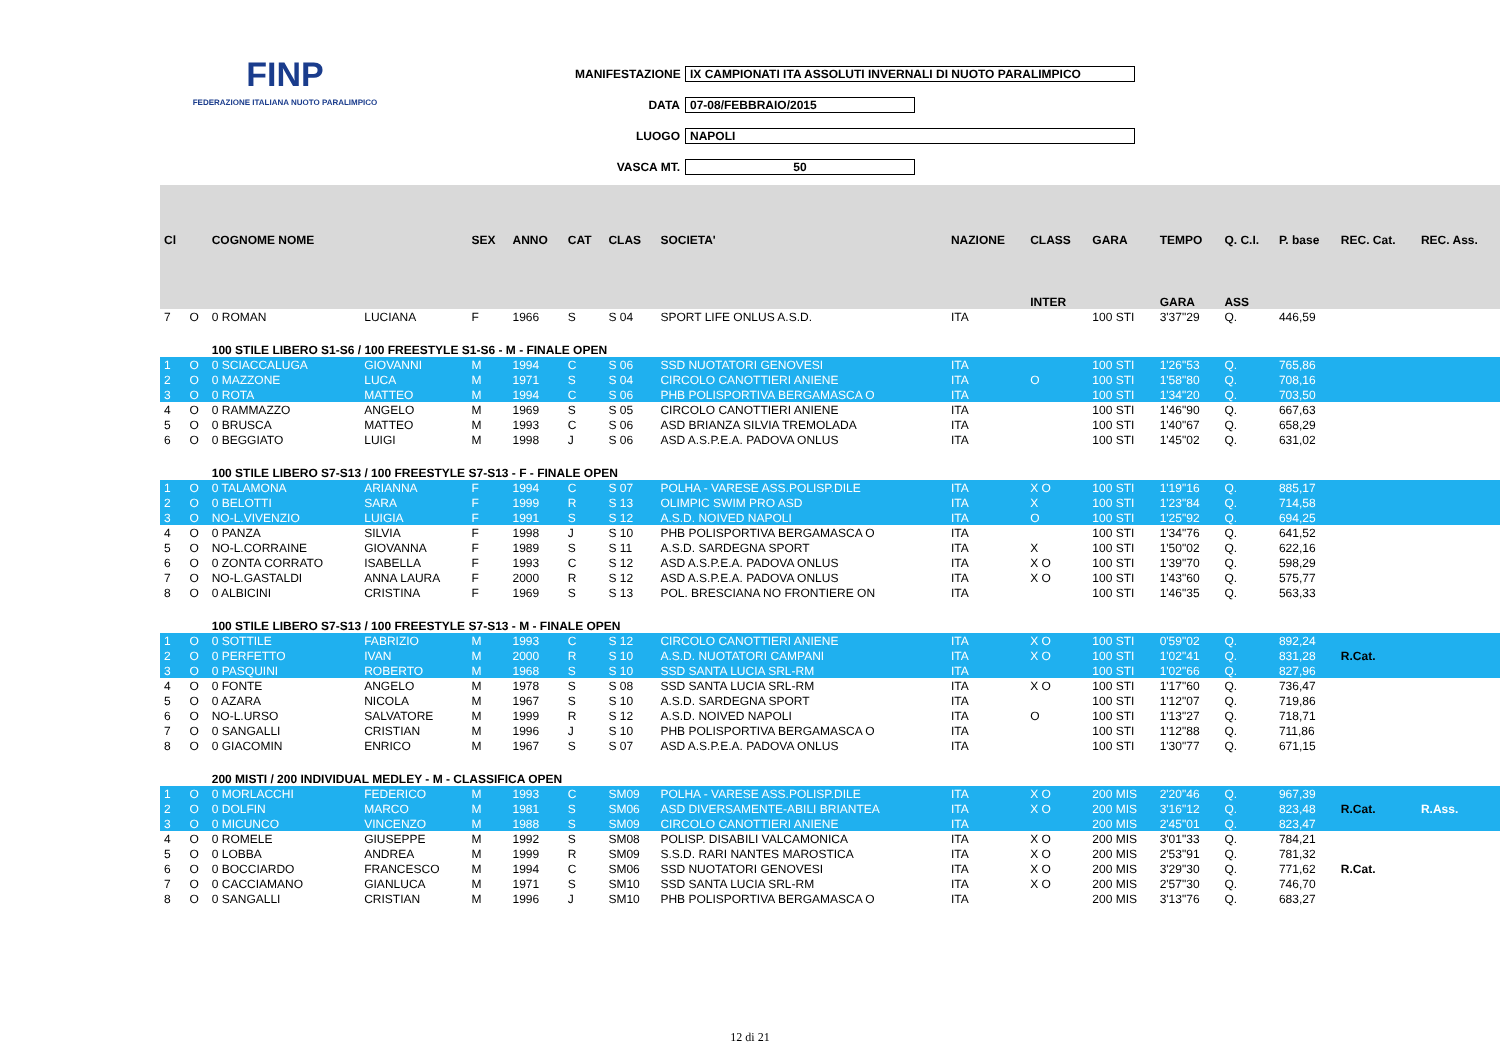FINP
FEDERAZIONE ITALIANA NUOTO PARALIMPICO
MANIFESTAZIONE IX CAMPIONATI ITA ASSOLUTI INVERNALI DI NUOTO PARALIMPICO
DATA 07-08/FEBBRAIO/2015
LUOGO NAPOLI
VASCA MT. 50
| Cl | | COGNOME NOME | | SEX | ANNO | CAT | CLAS | SOCIETA' | NAZIONE | CLASS | GARA | TEMPO | Q. C.I. | P. base | REC. Cat. | REC. Ass. |
| --- | --- | --- | --- | --- | --- | --- | --- | --- | --- | --- | --- | --- | --- | --- | --- | --- |
| | | | | | | | | | | INTER | | GARA | ASS | | | |
| 7 | O | 0 ROMAN | LUCIANA | F | 1966 | S | S 04 | SPORT LIFE ONLUS A.S.D. | ITA | | 100 STI | 3'37"29 | Q. | 446,59 | | |
| | | 100 STILE LIBERO S1-S6 / 100 FREESTYLE S1-S6 - M - FINALE OPEN | | | | | | | | | | | | | | |
| 1 | O | 0 SCIACCALUGA | GIOVANNI | M | 1994 | C | S 06 | SSD NUOTATORI GENOVESI | ITA | | 100 STI | 1'26"53 | Q. | 765,86 | | |
| 2 | O | 0 MAZZONE | LUCA | M | 1971 | S | S 04 | CIRCOLO CANOTTIERI ANIENE | ITA | O | 100 STI | 1'58"80 | Q. | 708,16 | | |
| 3 | O | 0 ROTA | MATTEO | M | 1994 | C | S 06 | PHB POLISPORTIVA BERGAMASCA O | ITA | | 100 STI | 1'34"20 | Q. | 703,50 | | |
| 4 | O | 0 RAMMAZZO | ANGELO | M | 1969 | S | S 05 | CIRCOLO CANOTTIERI ANIENE | ITA | | 100 STI | 1'46"90 | Q. | 667,63 | | |
| 5 | O | 0 BRUSCA | MATTEO | M | 1993 | C | S 06 | ASD BRIANZA SILVIA TREMOLADA | ITA | | 100 STI | 1'40"67 | Q. | 658,29 | | |
| 6 | O | 0 BEGGIATO | LUIGI | M | 1998 | J | S 06 | ASD A.S.P.E.A. PADOVA ONLUS | ITA | | 100 STI | 1'45"02 | Q. | 631,02 | | |
| | | 100 STILE LIBERO S7-S13 / 100 FREESTYLE S7-S13 - F - FINALE OPEN | | | | | | | | | | | | | | |
| 1 | O | 0 TALAMONA | ARIANNA | F | 1994 | C | S 07 | POLHA - VARESE ASS.POLISP.DILE | ITA | X O | 100 STI | 1'19"16 | Q. | 885,17 | | |
| 2 | O | 0 BELOTTI | SARA | F | 1999 | R | S 13 | OLIMPIC SWIM PRO ASD | ITA | X | 100 STI | 1'23"84 | Q. | 714,58 | | |
| 3 | O | NO-L.VIVENZIO | LUIGIA | F | 1991 | S | S 12 | A.S.D. NOIVED NAPOLI | ITA | O | 100 STI | 1'25"92 | Q. | 694,25 | | |
| 4 | O | 0 PANZA | SILVIA | F | 1998 | J | S 10 | PHB POLISPORTIVA BERGAMASCA O | ITA | | 100 STI | 1'34"76 | Q. | 641,52 | | |
| 5 | O | NO-L.CORRAINE | GIOVANNA | F | 1989 | S | S 11 | A.S.D. SARDEGNA SPORT | ITA | X | 100 STI | 1'50"02 | Q. | 622,16 | | |
| 6 | O | 0 ZONTA CORRATO | ISABELLA | F | 1993 | C | S 12 | ASD A.S.P.E.A. PADOVA ONLUS | ITA | X O | 100 STI | 1'39"70 | Q. | 598,29 | | |
| 7 | O | NO-L.GASTALDI | ANNA LAURA | F | 2000 | R | S 12 | ASD A.S.P.E.A. PADOVA ONLUS | ITA | X O | 100 STI | 1'43"60 | Q. | 575,77 | | |
| 8 | O | 0 ALBICINI | CRISTINA | F | 1969 | S | S 13 | POL. BRESCIANA NO FRONTIERE ON | ITA | | 100 STI | 1'46"35 | Q. | 563,33 | | |
| | | 100 STILE LIBERO S7-S13 / 100 FREESTYLE S7-S13 - M - FINALE OPEN | | | | | | | | | | | | | | |
| 1 | O | 0 SOTTILE | FABRIZIO | M | 1993 | C | S 12 | CIRCOLO CANOTTIERI ANIENE | ITA | X O | 100 STI | 0'59"02 | Q. | 892,24 | | |
| 2 | O | 0 PERFETTO | IVAN | M | 2000 | R | S 10 | A.S.D. NUOTATORI CAMPANI | ITA | X O | 100 STI | 1'02"41 | Q. | 831,28 | R.Cat. | |
| 3 | O | 0 PASQUINI | ROBERTO | M | 1968 | S | S 10 | SSD SANTA LUCIA SRL-RM | ITA | | 100 STI | 1'02"66 | Q. | 827,96 | | |
| 4 | O | 0 FONTE | ANGELO | M | 1978 | S | S 08 | SSD SANTA LUCIA SRL-RM | ITA | X O | 100 STI | 1'17"60 | Q. | 736,47 | | |
| 5 | O | 0 AZARA | NICOLA | M | 1967 | S | S 10 | A.S.D. SARDEGNA SPORT | ITA | | 100 STI | 1'12"07 | Q. | 719,86 | | |
| 6 | O | NO-L.URSO | SALVATORE | M | 1999 | R | S 12 | A.S.D. NOIVED NAPOLI | ITA | O | 100 STI | 1'13"27 | Q. | 718,71 | | |
| 7 | O | 0 SANGALLI | CRISTIAN | M | 1996 | J | S 10 | PHB POLISPORTIVA BERGAMASCA O | ITA | | 100 STI | 1'12"88 | Q. | 711,86 | | |
| 8 | O | 0 GIACOMIN | ENRICO | M | 1967 | S | S 07 | ASD A.S.P.E.A. PADOVA ONLUS | ITA | | 100 STI | 1'30"77 | Q. | 671,15 | | |
| | | 200 MISTI / 200 INDIVIDUAL MEDLEY - M - CLASSIFICA OPEN | | | | | | | | | | | | | | |
| 1 | O | 0 MORLACCHI | FEDERICO | M | 1993 | C | SM09 | POLHA - VARESE ASS.POLISP.DILE | ITA | X O | 200 MIS | 2'20"46 | Q. | 967,39 | | |
| 2 | O | 0 DOLFIN | MARCO | M | 1981 | S | SM06 | ASD DIVERSAMENTE-ABILI BRIANTEA | ITA | X O | 200 MIS | 3'16"12 | Q. | 823,48 | R.Cat. | R.Ass. |
| 3 | O | 0 MICUNCO | VINCENZO | M | 1988 | S | SM09 | CIRCOLO CANOTTIERI ANIENE | ITA | | 200 MIS | 2'45"01 | Q. | 823,47 | | |
| 4 | O | 0 ROMELE | GIUSEPPE | M | 1992 | S | SM08 | POLISP. DISABILI VALCAMONICA | ITA | X O | 200 MIS | 3'01"33 | Q. | 784,21 | | |
| 5 | O | 0 LOBBA | ANDREA | M | 1999 | R | SM09 | S.S.D. RARI NANTES MAROSTICA | ITA | X O | 200 MIS | 2'53"91 | Q. | 781,32 | | |
| 6 | O | 0 BOCCIARDO | FRANCESCO | M | 1994 | C | SM06 | SSD NUOTATORI GENOVESI | ITA | X O | 200 MIS | 3'29"30 | Q. | 771,62 | R.Cat. | |
| 7 | O | 0 CACCIAMANO | GIANLUCA | M | 1971 | S | SM10 | SSD SANTA LUCIA SRL-RM | ITA | X O | 200 MIS | 2'57"30 | Q. | 746,70 | | |
| 8 | O | 0 SANGALLI | CRISTIAN | M | 1996 | J | SM10 | PHB POLISPORTIVA BERGAMASCA O | ITA | | 200 MIS | 3'13"76 | Q. | 683,27 | | |
12 di 21